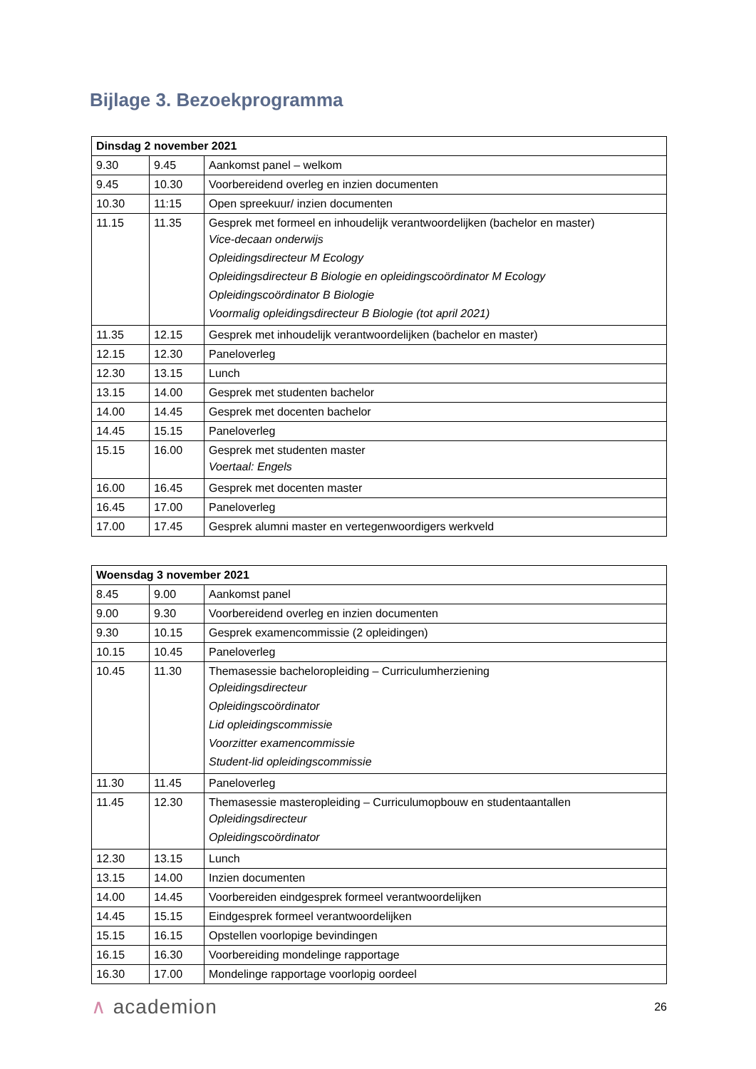Bijlage 3. Bezoekprogramma
| Dinsdag 2 november 2021 | | |
| --- | --- | --- |
| 9.30 | 9.45 | Aankomst panel – welkom |
| 9.45 | 10.30 | Voorbereidend overleg en inzien documenten |
| 10.30 | 11:15 | Open spreekuur/ inzien documenten |
| 11.15 | 11.35 | Gesprek met formeel en inhoudelijk verantwoordelijken (bachelor en master) Vice-decaan onderwijs Opleidingsdirecteur M Ecology Opleidingsdirecteur B Biologie en opleidingscoördinator M Ecology Opleidingscoördinator B Biologie Voormalig opleidingsdirecteur B Biologie (tot april 2021) |
| 11.35 | 12.15 | Gesprek met inhoudelijk verantwoordelijken (bachelor en master) |
| 12.15 | 12.30 | Paneloverleg |
| 12.30 | 13.15 | Lunch |
| 13.15 | 14.00 | Gesprek met studenten bachelor |
| 14.00 | 14.45 | Gesprek met docenten bachelor |
| 14.45 | 15.15 | Paneloverleg |
| 15.15 | 16.00 | Gesprek met studenten master Voertaal: Engels |
| 16.00 | 16.45 | Gesprek met docenten master |
| 16.45 | 17.00 | Paneloverleg |
| 17.00 | 17.45 | Gesprek alumni master en vertegenwoordigers werkveld |
| Woensdag 3 november 2021 | | |
| --- | --- | --- |
| 8.45 | 9.00 | Aankomst panel |
| 9.00 | 9.30 | Voorbereidend overleg en inzien documenten |
| 9.30 | 10.15 | Gesprek examencommissie (2 opleidingen) |
| 10.15 | 10.45 | Paneloverleg |
| 10.45 | 11.30 | Themasessie bacheloropleiding – Curriculumherziening Opleidingsdirecteur Opleidingscoördinator Lid opleidingscommissie Voorzitter examencommissie Student-lid opleidingscommissie |
| 11.30 | 11.45 | Paneloverleg |
| 11.45 | 12.30 | Themasessie masteropleiding – Curriculumopbouw en studentaantallen Opleidingsdirecteur Opleidingscoördinator |
| 12.30 | 13.15 | Lunch |
| 13.15 | 14.00 | Inzien documenten |
| 14.00 | 14.45 | Voorbereiden eindgesprek formeel verantwoordelijken |
| 14.45 | 15.15 | Eindgesprek formeel verantwoordelijken |
| 15.15 | 16.15 | Opstellen voorlopige bevindingen |
| 16.15 | 16.30 | Voorbereiding mondelinge rapportage |
| 16.30 | 17.00 | Mondelinge rapportage voorlopig oordeel |
∧ academion 26